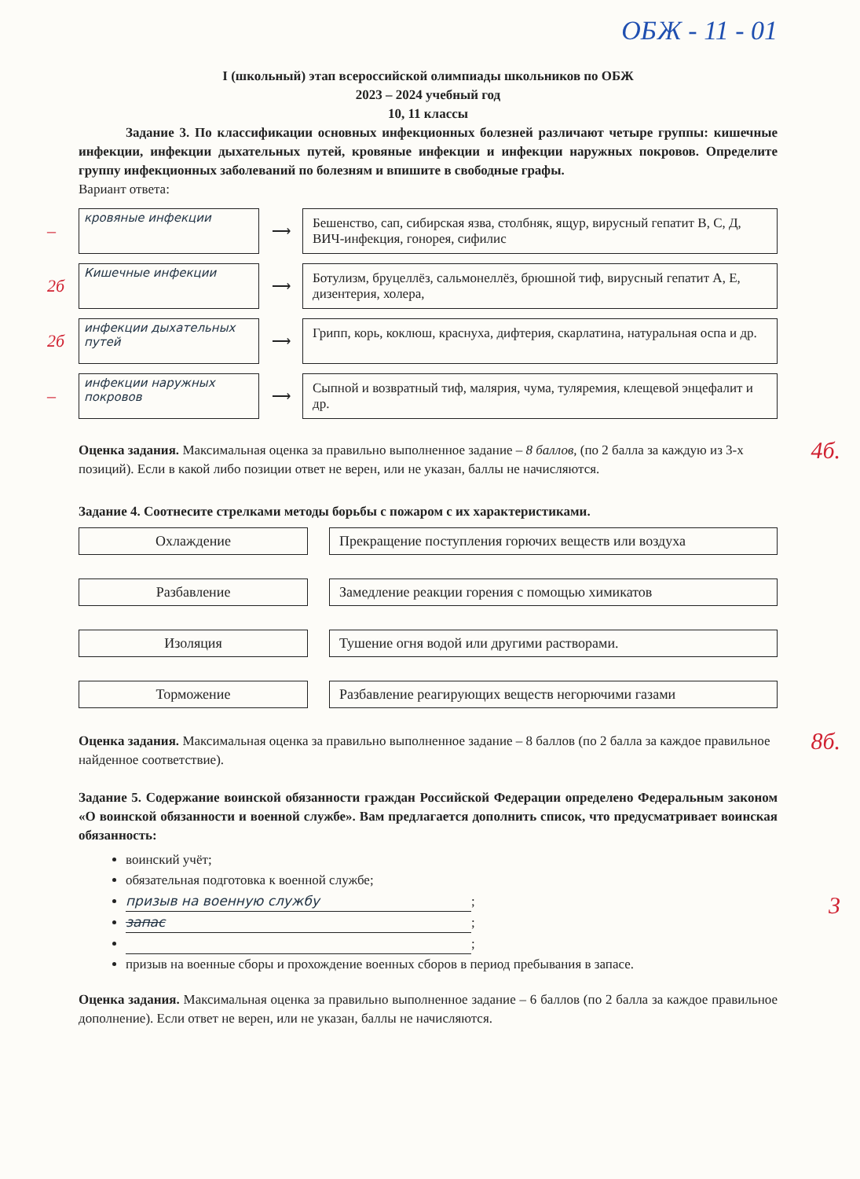ОБЖ - 11 - 01
I (школьный) этап всероссийской олимпиады школьников по ОБЖ
2023 – 2024 учебный год
10, 11 классы
Задание 3. По классификации основных инфекционных болезней различают четыре группы: кишечные инфекции, инфекции дыхательных путей, кровяные инфекции и инфекции наружных покровов. Определите группу инфекционных заболеваний по болезням и впишите в свободные графы.
Вариант ответа:
–
кровяные инфекции
⟶
Бешенство, сап, сибирская язва, столбняк, ящур, вирусный гепатит В, С, Д, ВИЧ-инфекция, гонорея, сифилис
2б
Кишечные инфекции
⟶
Ботулизм, бруцеллёз, сальмонеллёз, брюшной тиф, вирусный гепатит А, Е, дизентерия, холера,
2б
инфекции дыхательных путей
⟶
Грипп, корь, коклюш, краснуха, дифтерия, скарлатина, натуральная оспа и др.
–
инфекции наружных покровов
⟶
Сыпной и возвратный тиф, малярия, чума, туляремия, клещевой энцефалит и др.
4б. Оценка задания. Максимальная оценка за правильно выполненное задание – 8 баллов, (по 2 балла за каждую из 3-х позиций). Если в какой либо позиции ответ не верен, или не указан, баллы не начисляются.
Задание 4. Соотнесите стрелками методы борьбы с пожаром с их характеристиками.
Охлаждение
Разбавление
Изоляция
Торможение
Прекращение поступления горючих веществ или воздуха
Замедление реакции горения с помощью химикатов
Тушение огня водой или другими растворами.
Разбавление реагирующих веществ негорючими газами
8б. Оценка задания. Максимальная оценка за правильно выполненное задание – 8 баллов (по 2 балла за каждое правильное найденное соответствие).
Задание 5. Содержание воинской обязанности граждан Российской Федерации определено Федеральным законом «О воинской обязанности и военной службе». Вам предлагается дополнить список, что предусматривает воинская обязанность:
3
воинский учёт;
обязательная подготовка к военной службе;
призыв на военную службу;
запас;
;
призыв на военные сборы и прохождение военных сборов в период пребывания в запасе.
Оценка задания. Максимальная оценка за правильно выполненное задание – 6 баллов (по 2 балла за каждое правильное дополнение). Если ответ не верен, или не указан, баллы не начисляются.